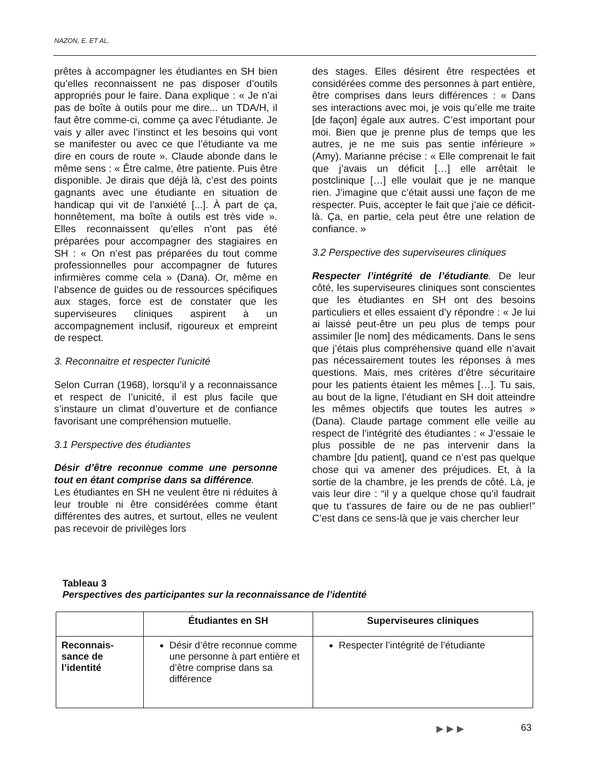NAZON, E. ET AL.
prêtes à accompagner les étudiantes en SH bien qu’elles reconnaissent ne pas disposer d’outils appropriés pour le faire. Dana explique : « Je n’ai pas de boîte à outils pour me dire... un TDA/H, il faut être comme-ci, comme ça avec l’étudiante. Je vais y aller avec l’instinct et les besoins qui vont se manifester ou avec ce que l’étudiante va me dire en cours de route ». Claude abonde dans le même sens : « Être calme, être patiente. Puis être disponible. Je dirais que déjà là, c’est des points gagnants avec une étudiante en situation de handicap qui vit de l’anxiété [...]. À part de ça, honnêtement, ma boîte à outils est très vide ». Elles reconnaissent qu’elles n’ont pas été préparées pour accompagner des stagiaires en SH : « On n’est pas préparées du tout comme professionnelles pour accompagner de futures infirmières comme cela » (Dana). Or, même en l’absence de guides ou de ressources spécifiques aux stages, force est de constater que les superviseures cliniques aspirent à un accompagnement inclusif, rigoureux et empreint de respect.
3. Reconnaitre et respecter l'unicité
Selon Curran (1968), lorsqu’il y a reconnaissance et respect de l’unicité, il est plus facile que s’instaure un climat d’ouverture et de confiance favorisant une compréhension mutuelle.
3.1 Perspective des étudiantes
Désir d’être reconnue comme une personne tout en étant comprise dans sa différence.
Les étudiantes en SH ne veulent être ni réduites à leur trouble ni être considérées comme étant différentes des autres, et surtout, elles ne veulent pas recevoir de privilèges lors
des stages. Elles désirent être respectées et considérées comme des personnes à part entière, être comprises dans leurs différences : « Dans ses interactions avec moi, je vois qu’elle me traite [de façon] égale aux autres. C’est important pour moi. Bien que je prenne plus de temps que les autres, je ne me suis pas sentie inférieure » (Amy). Marianne précise : « Elle comprenait le fait que j’avais un déficit […] elle arrêtait le postclinique […] elle voulait que je ne manque rien. J’imagine que c’était aussi une façon de me respecter. Puis, accepter le fait que j’aie ce déficit-là. Ça, en partie, cela peut être une relation de confiance. »
3.2 Perspective des superviseures cliniques
Respecter l’intégrité de l’étudiante. De leur côté, les superviseures cliniques sont conscientes que les étudiantes en SH ont des besoins particuliers et elles essaient d’y répondre : « Je lui ai laissé peut-être un peu plus de temps pour assimiler [le nom] des médicaments. Dans le sens que j’étais plus compréhensive quand elle n’avait pas nécessairement toutes les réponses à mes questions. Mais, mes critères d’être sécuritaire pour les patients étaient les mêmes […]. Tu sais, au bout de la ligne, l’étudiant en SH doit atteindre les mêmes objectifs que toutes les autres » (Dana). Claude partage comment elle veille au respect de l’intégrité des étudiantes : « J’essaie le plus possible de ne pas intervenir dans la chambre [du patient], quand ce n’est pas quelque chose qui va amener des préjudices. Et, à la sortie de la chambre, je les prends de côté. Là, je vais leur dire : “il y a quelque chose qu’il faudrait que tu t’assures de faire ou de ne pas oublier!” C’est dans ce sens-là que je vais chercher leur
Tableau 3
Perspectives des participantes sur la reconnaissance de l’identité
| | Étudiantes en SH | Superviseures cliniques |
| --- | --- | --- |
| Reconnais- sance de l’identité | Désir d’être reconnue comme une personne à part entière et d’être comprise dans sa différence | Respecter l’intégrité de l’étudiante |
▶▶▶ 63